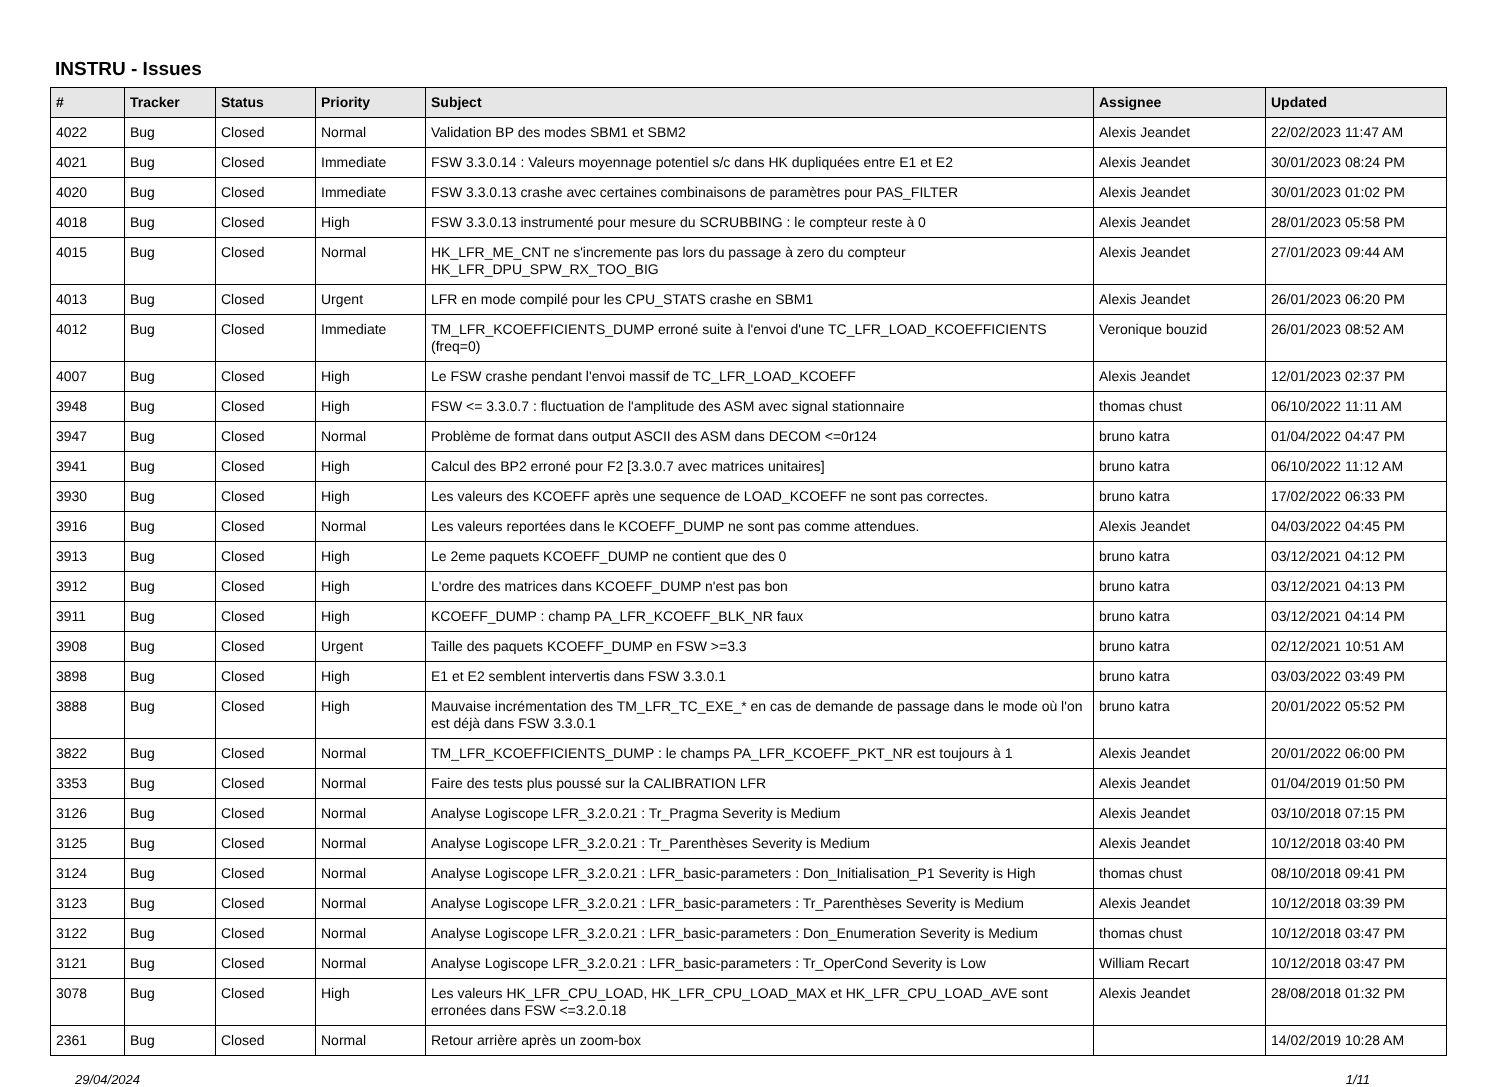INSTRU - Issues
| # | Tracker | Status | Priority | Subject | Assignee | Updated |
| --- | --- | --- | --- | --- | --- | --- |
| 4022 | Bug | Closed | Normal | Validation BP des modes SBM1 et SBM2 | Alexis Jeandet | 22/02/2023 11:47 AM |
| 4021 | Bug | Closed | Immediate | FSW 3.3.0.14 : Valeurs moyennage potentiel s/c dans HK dupliquées entre E1 et E2 | Alexis Jeandet | 30/01/2023 08:24 PM |
| 4020 | Bug | Closed | Immediate | FSW 3.3.0.13 crashe avec certaines combinaisons de paramètres pour PAS_FILTER | Alexis Jeandet | 30/01/2023 01:02 PM |
| 4018 | Bug | Closed | High | FSW 3.3.0.13 instrumenté pour mesure du SCRUBBING : le compteur reste à 0 | Alexis Jeandet | 28/01/2023 05:58 PM |
| 4015 | Bug | Closed | Normal | HK_LFR_ME_CNT ne s'incremente pas lors du passage à zero du compteur HK_LFR_DPU_SPW_RX_TOO_BIG | Alexis Jeandet | 27/01/2023 09:44 AM |
| 4013 | Bug | Closed | Urgent | LFR en mode compilé pour les CPU_STATS crashe en SBM1 | Alexis Jeandet | 26/01/2023 06:20 PM |
| 4012 | Bug | Closed | Immediate | TM_LFR_KCOEFFICIENTS_DUMP erroné suite à l'envoi d'une TC_LFR_LOAD_KCOEFFICIENTS (freq=0) | Veronique bouzid | 26/01/2023 08:52 AM |
| 4007 | Bug | Closed | High | Le FSW crashe pendant l'envoi massif de TC_LFR_LOAD_KCOEFF | Alexis Jeandet | 12/01/2023 02:37 PM |
| 3948 | Bug | Closed | High | FSW <= 3.3.0.7 : fluctuation de l'amplitude des ASM avec signal stationnaire | thomas chust | 06/10/2022 11:11 AM |
| 3947 | Bug | Closed | Normal | Problème de format dans output ASCII des ASM dans DECOM <=0r124 | bruno katra | 01/04/2022 04:47 PM |
| 3941 | Bug | Closed | High | Calcul des BP2 erroné pour F2 [3.3.0.7 avec matrices unitaires] | bruno katra | 06/10/2022 11:12 AM |
| 3930 | Bug | Closed | High | Les valeurs des KCOEFF après une sequence de LOAD_KCOEFF ne sont pas correctes. | bruno katra | 17/02/2022 06:33 PM |
| 3916 | Bug | Closed | Normal | Les valeurs reportées dans le KCOEFF_DUMP ne sont pas comme attendues. | Alexis Jeandet | 04/03/2022 04:45 PM |
| 3913 | Bug | Closed | High | Le 2eme paquets KCOEFF_DUMP ne contient que des 0 | bruno katra | 03/12/2021 04:12 PM |
| 3912 | Bug | Closed | High | L'ordre des matrices dans KCOEFF_DUMP n'est pas bon | bruno katra | 03/12/2021 04:13 PM |
| 3911 | Bug | Closed | High | KCOEFF_DUMP : champ PA_LFR_KCOEFF_BLK_NR faux | bruno katra | 03/12/2021 04:14 PM |
| 3908 | Bug | Closed | Urgent | Taille des paquets KCOEFF_DUMP en FSW >=3.3 | bruno katra | 02/12/2021 10:51 AM |
| 3898 | Bug | Closed | High | E1 et E2 semblent intervertis dans FSW 3.3.0.1 | bruno katra | 03/03/2022 03:49 PM |
| 3888 | Bug | Closed | High | Mauvaise incrémentation des TM_LFR_TC_EXE_* en cas de demande de passage dans le mode où l'on est déjà dans FSW 3.3.0.1 | bruno katra | 20/01/2022 05:52 PM |
| 3822 | Bug | Closed | Normal | TM_LFR_KCOEFFICIENTS_DUMP : le champs PA_LFR_KCOEFF_PKT_NR est toujours à 1 | Alexis Jeandet | 20/01/2022 06:00 PM |
| 3353 | Bug | Closed | Normal | Faire des tests plus poussé sur la CALIBRATION LFR | Alexis Jeandet | 01/04/2019 01:50 PM |
| 3126 | Bug | Closed | Normal | Analyse Logiscope LFR_3.2.0.21 : Tr_Pragma Severity is Medium | Alexis Jeandet | 03/10/2018 07:15 PM |
| 3125 | Bug | Closed | Normal | Analyse Logiscope LFR_3.2.0.21 : Tr_Parenthèses Severity is Medium | Alexis Jeandet | 10/12/2018 03:40 PM |
| 3124 | Bug | Closed | Normal | Analyse Logiscope LFR_3.2.0.21 : LFR_basic-parameters : Don_Initialisation_P1 Severity is High | thomas chust | 08/10/2018 09:41 PM |
| 3123 | Bug | Closed | Normal | Analyse Logiscope LFR_3.2.0.21 : LFR_basic-parameters : Tr_Parenthèses Severity is Medium | Alexis Jeandet | 10/12/2018 03:39 PM |
| 3122 | Bug | Closed | Normal | Analyse Logiscope LFR_3.2.0.21 : LFR_basic-parameters : Don_Enumeration Severity is Medium | thomas chust | 10/12/2018 03:47 PM |
| 3121 | Bug | Closed | Normal | Analyse Logiscope LFR_3.2.0.21 : LFR_basic-parameters : Tr_OperCond Severity is Low | William Recart | 10/12/2018 03:47 PM |
| 3078 | Bug | Closed | High | Les valeurs HK_LFR_CPU_LOAD, HK_LFR_CPU_LOAD_MAX et HK_LFR_CPU_LOAD_AVE sont erronées dans FSW <=3.2.0.18 | Alexis Jeandet | 28/08/2018 01:32 PM |
| 2361 | Bug | Closed | Normal | Retour arrière après un zoom-box | | 14/02/2019 10:28 AM |
29/04/2024 1/11